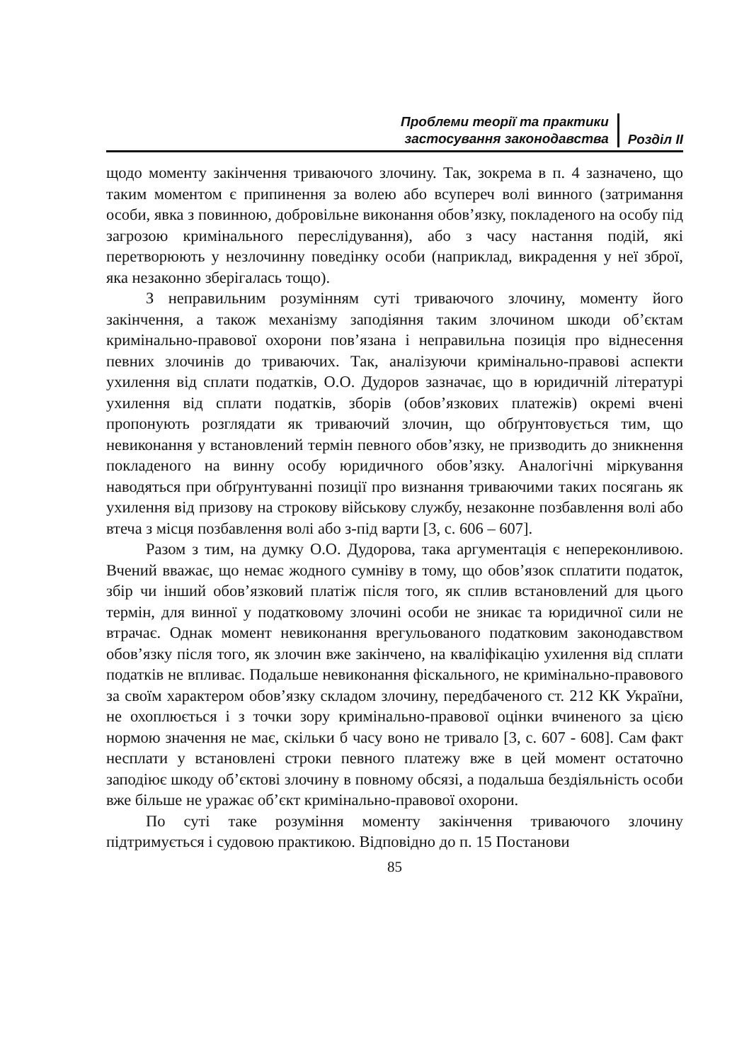Проблеми теорії та практики
застосування законодавства
Розділ ІІ
щодо моменту закінчення триваючого злочину. Так, зокрема в п. 4 зазначено, що таким моментом є припинення за волею або всупереч волі винного (затримання особи, явка з повинною, добровільне виконання обов’язку, покладеного на особу під загрозою кримінального переслідування), або з часу настання подій, які перетворюють у незлочинну поведінку особи (наприклад, викрадення у неї зброї, яка незаконно зберігалась тощо).
З неправильним розумінням суті триваючого злочину, моменту його закінчення, а також механізму заподіяння таким злочином шкоди об’єктам кримінально-правової охорони пов’язана і неправильна позиція про віднесення певних злочинів до триваючих. Так, аналізуючи кримінально-правові аспекти ухилення від сплати податків, О.О. Дудоров зазначає, що в юридичній літературі ухилення від сплати податків, зборів (обов’язкових платежів) окремі вчені пропонують розглядати як триваючий злочин, що обґрунтовується тим, що невиконання у встановлений термін певного обов’язку, не призводить до зникнення покладеного на винну особу юридичного обов’язку. Аналогічні міркування наводяться при обґрунтуванні позиції про визнання триваючими таких посягань як ухилення від призову на строкову військову службу, незаконне позбавлення волі або втеча з місця позбавлення волі або з-під варти [3, с. 606 – 607].
Разом з тим, на думку О.О. Дудорова, така аргументація є непереконливою. Вчений вважає, що немає жодного сумніву в тому, що обов’язок сплатити податок, збір чи інший обов’язковий платіж після того, як сплив встановлений для цього термін, для винної у податковому злочині особи не зникає та юридичної сили не втрачає. Однак момент невиконання врегульованого податковим законодавством обов’язку після того, як злочин вже закінчено, на кваліфікацію ухилення від сплати податків не впливає. Подальше невиконання фіскального, не кримінально-правового за своїм характером обов’язку складом злочину, передбаченого ст. 212 КК України, не охоплюється і з точки зору кримінально-правової оцінки вчиненого за цією нормою значення не має, скільки б часу воно не тривало [3, с. 607 - 608]. Сам факт несплати у встановлені строки певного платежу вже в цей момент остаточно заподіює шкоду об’єктові злочину в повному обсязі, а подальша бездіяльність особи вже більше не уражає об’єкт кримінально-правової охорони.
По суті таке розуміння моменту закінчення триваючого злочину підтримується і судовою практикою. Відповідно до п. 15 Постанови
85